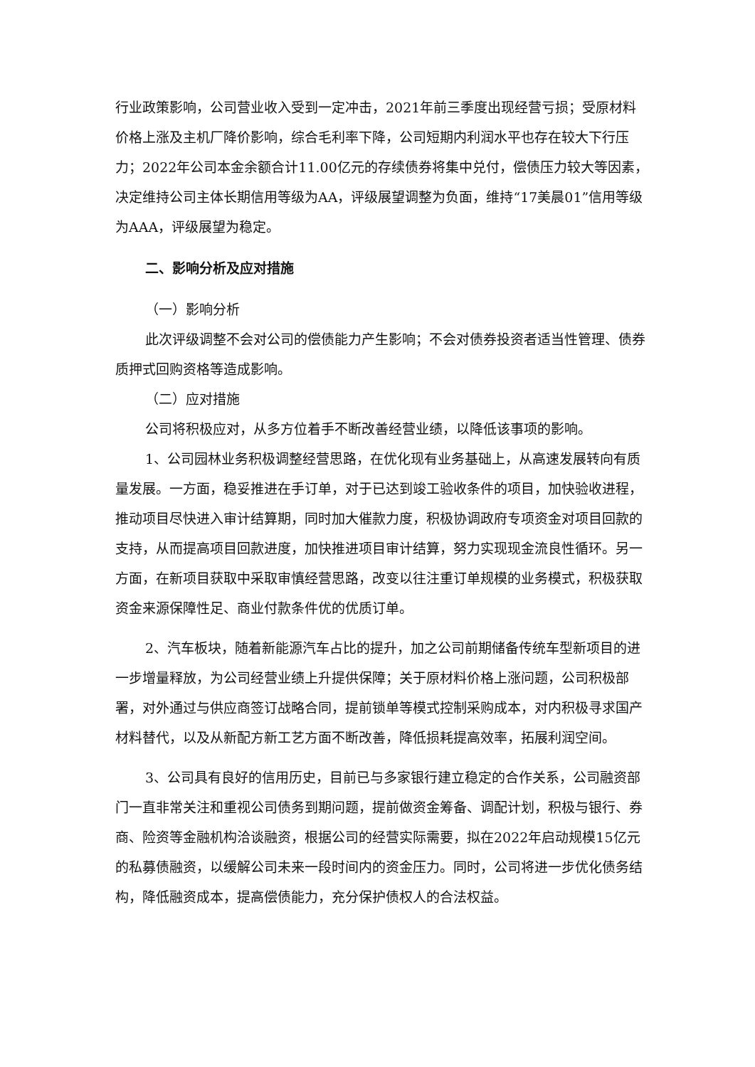行业政策影响，公司营业收入受到一定冲击，2021年前三季度出现经营亏损；受原材料价格上涨及主机厂降价影响，综合毛利率下降，公司短期内利润水平也存在较大下行压力；2022年公司本金余额合计11.00亿元的存续债券将集中兑付，偿债压力较大等因素，决定维持公司主体长期信用等级为AA，评级展望调整为负面，维持“17美晨01”信用等级为AAA，评级展望为稳定。
二、影响分析及应对措施
（一）影响分析
此次评级调整不会对公司的偿债能力产生影响；不会对债券投资者适当性管理、债券质押式回购资格等造成影响。
（二）应对措施
公司将积极应对，从多方位着手不断改善经营业绩，以降低该事项的影响。
1、公司园林业务积极调整经营思路，在优化现有业务基础上，从高速发展转向有质量发展。一方面，稳妥推进在手订单，对于已达到竣工验收条件的项目，加快验收进程，推动项目尽快进入审计结算期，同时加大催款力度，积极协调政府专项资金对项目回款的支持，从而提高项目回款进度，加快推进项目审计结算，努力实现现金流良性循环。另一方面，在新项目获取中采取审慎经营思路，改变以往注重订单规模的业务模式，积极获取资金来源保障性足、商业付款条件优的优质订单。
2、汽车板块，随着新能源汽车占比的提升，加之公司前期储备传统车型新项目的进一步增量释放，为公司经营业绩上升提供保障；关于原材料价格上涨问题，公司积极部署，对外通过与供应商签订战略合同，提前锁单等模式控制采购成本，对内积极寻求国产材料替代，以及从新配方新工艺方面不断改善，降低损耗提高效率，拓展利润空间。
3、公司具有良好的信用历史，目前已与多家银行建立稳定的合作关系，公司融资部门一直非常关注和重视公司债务到期问题，提前做资金筹备、调配计划，积极与银行、券商、险资等金融机构洽谈融资，根据公司的经营实际需要，拟在2022年启动规模15亿元的私募债融资，以缓解公司未来一段时间内的资金压力。同时，公司将进一步优化债务结构，降低融资成本，提高偿债能力，充分保护债权人的合法权益。